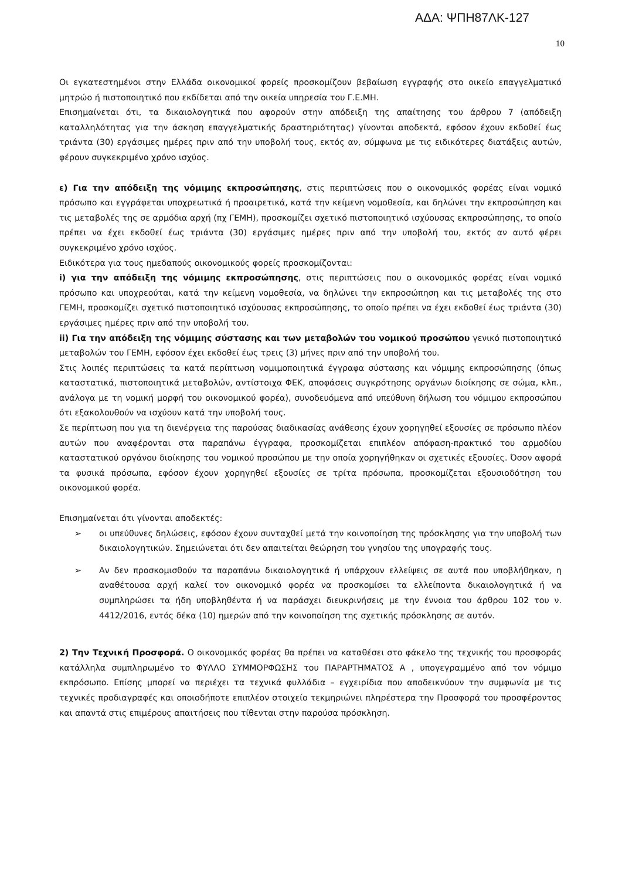ΑΔΑ: ΨΠΗ87ΛΚ-127
10
Οι εγκατεστημένοι στην Ελλάδα οικονομικοί φορείς προσκομίζουν βεβαίωση εγγραφής στο οικείο επαγγελματικό μητρώο ή πιστοποιητικό που εκδίδεται από την οικεία υπηρεσία του Γ.Ε.ΜΗ.
Επισημαίνεται ότι, τα δικαιολογητικά που αφορούν στην απόδειξη της απαίτησης του άρθρου 7 (απόδειξη καταλληλότητας για την άσκηση επαγγελματικής δραστηριότητας) γίνονται αποδεκτά, εφόσον έχουν εκδοθεί έως τριάντα (30) εργάσιμες ημέρες πριν από την υποβολή τους, εκτός αν, σύμφωνα με τις ειδικότερες διατάξεις αυτών, φέρουν συγκεκριμένο χρόνο ισχύος.
ε) Για την απόδειξη της νόμιμης εκπροσώπησης, στις περιπτώσεις που ο οικονομικός φορέας είναι νομικό πρόσωπο και εγγράφεται υποχρεωτικά ή προαιρετικά, κατά την κείμενη νομοθεσία, και δηλώνει την εκπροσώπηση και τις μεταβολές της σε αρμόδια αρχή (πχ ΓΕΜΗ), προσκομίζει σχετικό πιστοποιητικό ισχύουσας εκπροσώπησης, το οποίο πρέπει να έχει εκδοθεί έως τριάντα (30) εργάσιμες ημέρες πριν από την υποβολή του, εκτός αν αυτό φέρει συγκεκριμένο χρόνο ισχύος.
Ειδικότερα για τους ημεδαπούς οικονομικούς φορείς προσκομίζονται:
i) για την απόδειξη της νόμιμης εκπροσώπησης, στις περιπτώσεις που ο οικονομικός φορέας είναι νομικό πρόσωπο και υποχρεούται, κατά την κείμενη νομοθεσία, να δηλώνει την εκπροσώπηση και τις μεταβολές της στο ΓΕΜΗ, προσκομίζει σχετικό πιστοποιητικό ισχύουσας εκπροσώπησης, το οποίο πρέπει να έχει εκδοθεί έως τριάντα (30) εργάσιμες ημέρες πριν από την υποβολή του.
ii) Για την απόδειξη της νόμιμης σύστασης και των μεταβολών του νομικού προσώπου γενικό πιστοποιητικό μεταβολών του ΓΕΜΗ, εφόσον έχει εκδοθεί έως τρεις (3) μήνες πριν από την υποβολή του.
Στις λοιπές περιπτώσεις τα κατά περίπτωση νομιμοποιητικά έγγραφα σύστασης και νόμιμης εκπροσώπησης (όπως καταστατικά, πιστοποιητικά μεταβολών, αντίστοιχα ΦΕΚ, αποφάσεις συγκρότησης οργάνων διοίκησης σε σώμα, κλπ., ανάλογα με τη νομική μορφή του οικονομικού φορέα), συνοδευόμενα από υπεύθυνη δήλωση του νόμιμου εκπροσώπου ότι εξακολουθούν να ισχύουν κατά την υποβολή τους.
Σε περίπτωση που για τη διενέργεια της παρούσας διαδικασίας ανάθεσης έχουν χορηγηθεί εξουσίες σε πρόσωπο πλέον αυτών που αναφέρονται στα παραπάνω έγγραφα, προσκομίζεται επιπλέον απόφαση-πρακτικό του αρμοδίου καταστατικού οργάνου διοίκησης του νομικού προσώπου με την οποία χορηγήθηκαν οι σχετικές εξουσίες. Όσον αφορά τα φυσικά πρόσωπα, εφόσον έχουν χορηγηθεί εξουσίες σε τρίτα πρόσωπα, προσκομίζεται εξουσιοδότηση του οικονομικού φορέα.
Επισημαίνεται ότι γίνονται αποδεκτές:
➢ οι υπεύθυνες δηλώσεις, εφόσον έχουν συνταχθεί μετά την κοινοποίηση της πρόσκλησης για την υποβολή των δικαιολογητικών. Σημειώνεται ότι δεν απαιτείται θεώρηση του γνησίου της υπογραφής τους.
➢ Αν δεν προσκομισθούν τα παραπάνω δικαιολογητικά ή υπάρχουν ελλείψεις σε αυτά που υποβλήθηκαν, η αναθέτουσα αρχή καλεί τον οικονομικό φορέα να προσκομίσει τα ελλείποντα δικαιολογητικά ή να συμπληρώσει τα ήδη υποβληθέντα ή να παράσχει διευκρινήσεις με την έννοια του άρθρου 102 του ν. 4412/2016, εντός δέκα (10) ημερών από την κοινοποίηση της σχετικής πρόσκλησης σε αυτόν.
2) Την Τεχνική Προσφορά. Ο οικονομικός φορέας θα πρέπει να καταθέσει στο φάκελο της τεχνικής του προσφοράς κατάλληλα συμπληρωμένο το ΦΥΛΛΟ ΣΥΜΜΟΡΦΩΣΗΣ του ΠΑΡΑΡΤΗΜΑΤΟΣ Α , υπογεγραμμένο από τον νόμιμο εκπρόσωπο. Επίσης μπορεί να περιέχει τα τεχνικά φυλλάδια – εγχειρίδια που αποδεικνύουν την συμφωνία με τις τεχνικές προδιαγραφές και οποιοδήποτε επιπλέον στοιχείο τεκμηριώνει πληρέστερα την Προσφορά του προσφέροντος και απαντά στις επιμέρους απαιτήσεις που τίθενται στην παρούσα πρόσκληση.